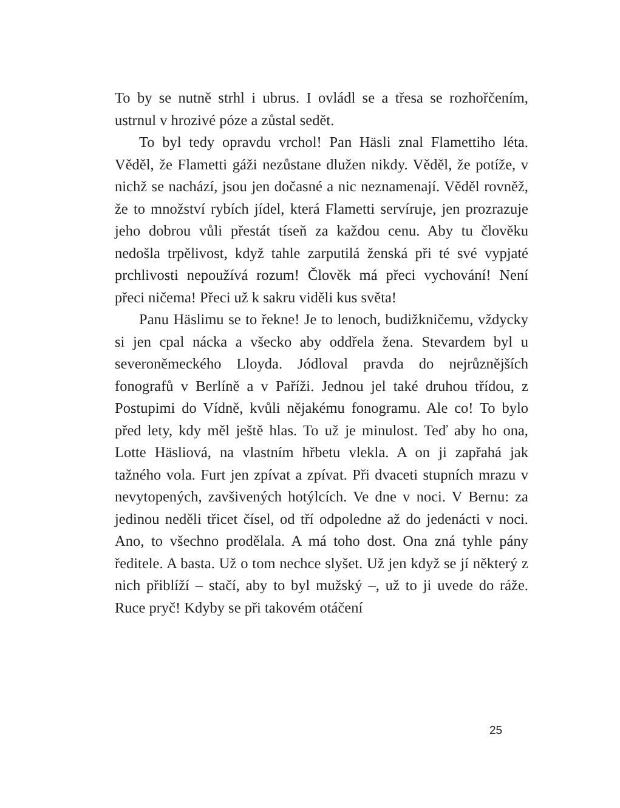To by se nutně strhl i ubrus. I ovládl se a třesa se rozhořče­ním, ustrnul v hrozivé póze a zůstal sedět.
To byl tedy opravdu vrchol! Pan Häsli znal Flamettiho léta. Věděl, že Flametti gáži nezůstane dlužen nikdy. Věděl, že potíže, v nichž se nachází, jsou jen dočasné a nic ne­znamenají. Věděl rovněž, že to množství rybích jídel, která Flametti servíruje, jen prozrazuje jeho dobrou vůli přestát tíseň za každou cenu. Aby tu člověku nedošla trpělivost, když tahle zarputilá ženská při té své vypjaté prchlivosti nepoužívá rozum! Člověk má přeci vychování! Není přeci ničema! Přeci už k sakru viděli kus světa!
Panu Häslimu se to řekne! Je to lenoch, budižkničemu, vždycky si jen cpal nácka a všecko aby oddřela žena. Ste­vardem byl u severoněmeckého Lloyda. Jódloval pravda do nejrůznějších fonografů v Berlíně a v Paříži. Jednou jel také druhou třídou, z Postupimi do Vídně, kvůli nějakému fono­gramu. Ale co! To bylo před lety, kdy měl ještě hlas. To už je minulost. Teď aby ho ona, Lotte Häsliová, na vlastním hřbetu vlekla. A on ji zapřahá jak tažného vola. Furt jen zpívat a zpívat. Při dvaceti stupních mrazu v nevytopených, zavšivených hotýlcích. Ve dne v noci. V Bernu: za jedinou neděli třicet čísel, od tří odpoledne až do jedenácti v noci. Ano, to všechno prodělala. A má toho dost. Ona zná tyhle pány ředitele. A basta. Už o tom nechce slyšet. Už jen když se jí některý z nich přiblíží – stačí, aby to byl mužský –, už to ji uvede do ráže. Ruce pryč! Kdyby se při takovém otáčení
25